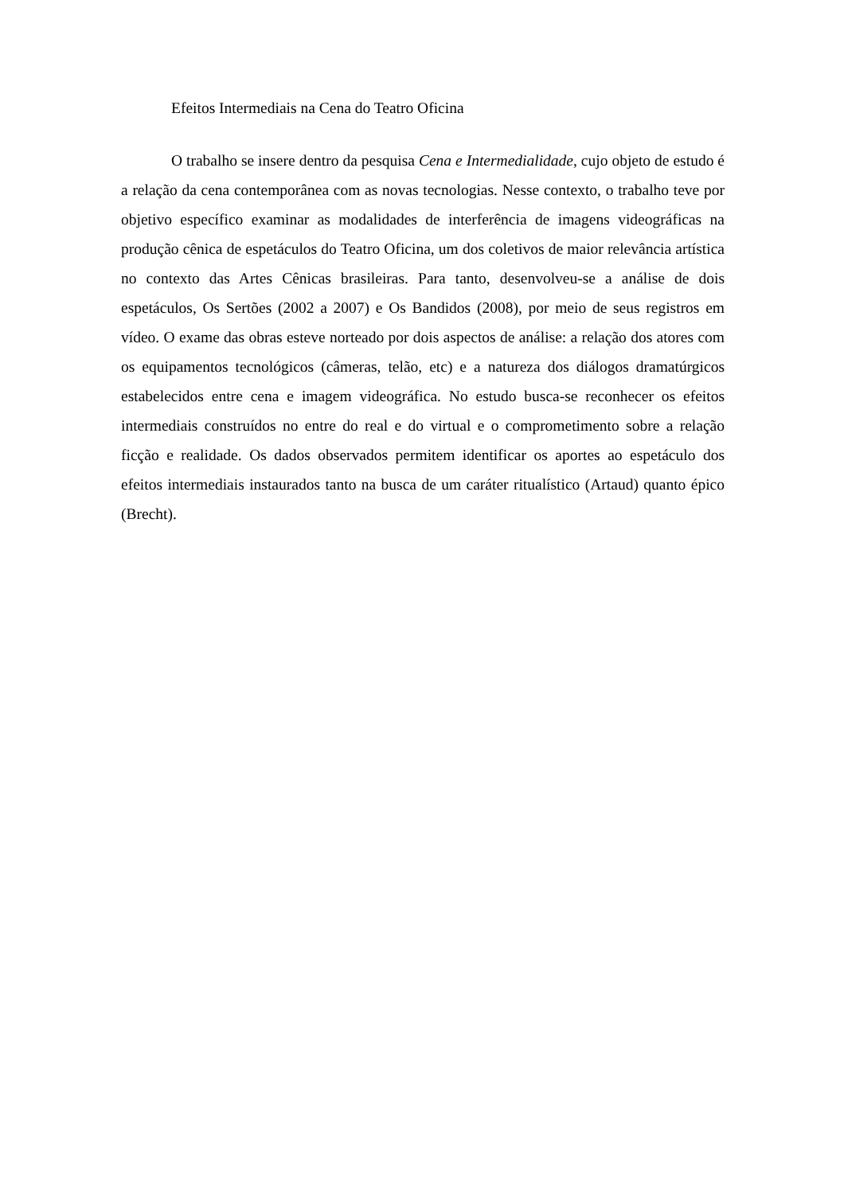Efeitos Intermediais na Cena do Teatro Oficina
O trabalho se insere dentro da pesquisa Cena e Intermedialidade, cujo objeto de estudo é a relação da cena contemporânea com as novas tecnologias. Nesse contexto, o trabalho teve por objetivo específico examinar as modalidades de interferência de imagens videográficas na produção cênica de espetáculos do Teatro Oficina, um dos coletivos de maior relevância artística no contexto das Artes Cênicas brasileiras. Para tanto, desenvolveu-se a análise de dois espetáculos, Os Sertões (2002 a 2007) e Os Bandidos (2008), por meio de seus registros em vídeo. O exame das obras esteve norteado por dois aspectos de análise: a relação dos atores com os equipamentos tecnológicos (câmeras, telão, etc) e a natureza dos diálogos dramatúrgicos estabelecidos entre cena e imagem videográfica. No estudo busca-se reconhecer os efeitos intermediais construídos no entre do real e do virtual e o comprometimento sobre a relação ficção e realidade. Os dados observados permitem identificar os aportes ao espetáculo dos efeitos intermediais instaurados tanto na busca de um caráter ritualístico (Artaud) quanto épico (Brecht).